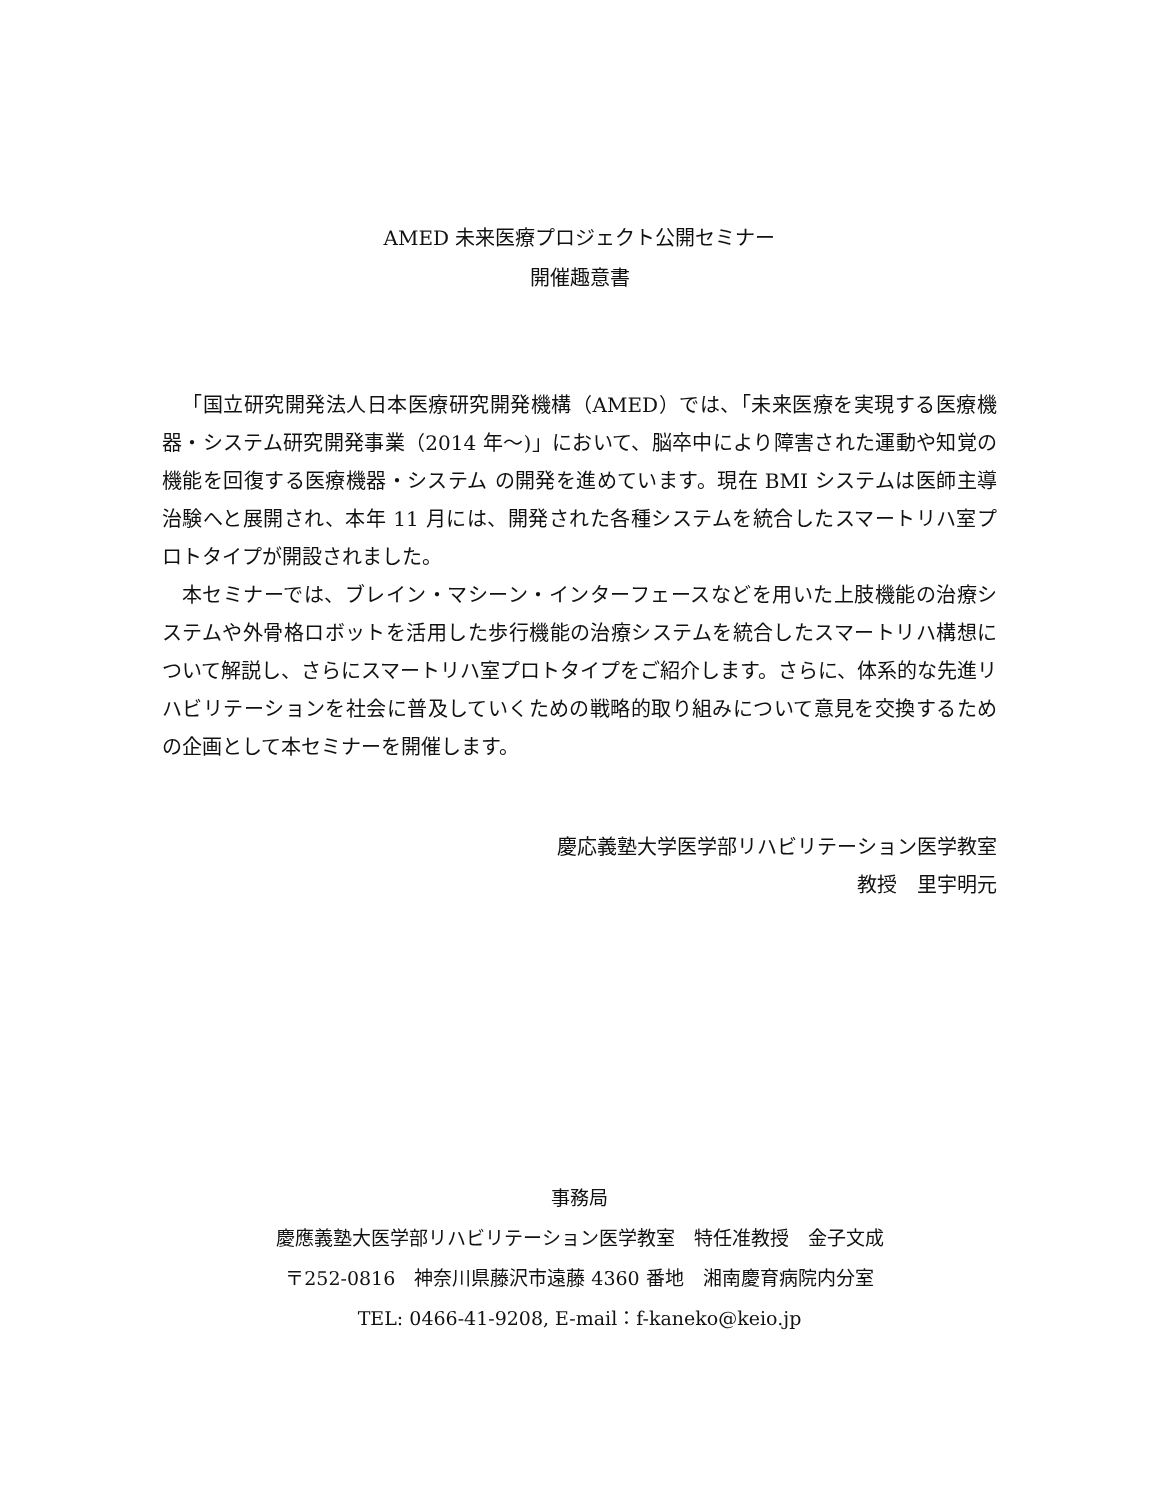AMED 未来医療プロジェクト公開セミナー
開催趣意書
「国立研究開発法人日本医療研究開発機構（AMED）では、「未来医療を実現する医療機器・システム研究開発事業（2014 年〜)」において、脳卒中により障害された運動や知覚の機能を回復する医療機器・システム の開発を進めています。現在 BMI システムは医師主導治験へと展開され、本年 11 月には、開発された各種システムを統合したスマートリハ室プロトタイプが開設されました。
本セミナーでは、ブレイン・マシーン・インターフェースなどを用いた上肢機能の治療システムや外骨格ロボットを活用した歩行機能の治療システムを統合したスマートリハ構想について解説し、さらにスマートリハ室プロトタイプをご紹介します。さらに、体系的な先進リハビリテーションを社会に普及していくための戦略的取り組みについて意見を交換するための企画として本セミナーを開催します。
慶応義塾大学医学部リハビリテーション医学教室
教授　里宇明元
事務局
慶應義塾大医学部リハビリテーション医学教室　特任准教授　金子文成
〒252-0816　神奈川県藤沢市遠藤 4360 番地　湘南慶育病院内分室
TEL: 0466-41-9208, E-mail：f-kaneko@keio.jp